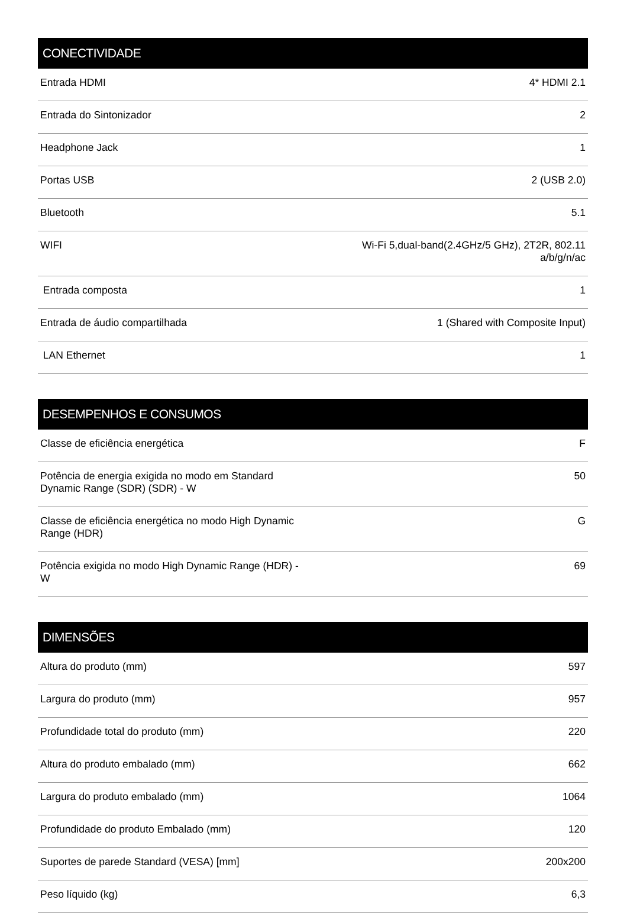| CONECTIVIDADE | |
| --- | --- |
| Entrada HDMI | 4* HDMI 2.1 |
| Entrada do Sintonizador | 2 |
| Headphone Jack | 1 |
| Portas USB | 2 (USB 2.0) |
| Bluetooth | 5.1 |
| WIFI | Wi-Fi 5,dual-band(2.4GHz/5 GHz), 2T2R, 802.11 a/b/g/n/ac |
| Entrada composta | 1 |
| Entrada de áudio compartilhada | 1 (Shared with Composite Input) |
| LAN Ethernet | 1 |
| DESEMPENHOS E CONSUMOS | |
| --- | --- |
| Classe de eficiência energética | F |
| Potência de energia exigida no modo em Standard Dynamic Range (SDR) (SDR) - W | 50 |
| Classe de eficiência energética no modo High Dynamic Range (HDR) | G |
| Potência exigida no modo High Dynamic Range (HDR) - W | 69 |
| DIMENSÕES | |
| --- | --- |
| Altura do produto (mm) | 597 |
| Largura do produto (mm) | 957 |
| Profundidade total do produto (mm) | 220 |
| Altura do produto embalado (mm) | 662 |
| Largura do produto embalado (mm) | 1064 |
| Profundidade do produto Embalado (mm) | 120 |
| Suportes de parede Standard (VESA) [mm] | 200x200 |
| Peso líquido (kg) | 6,3 |